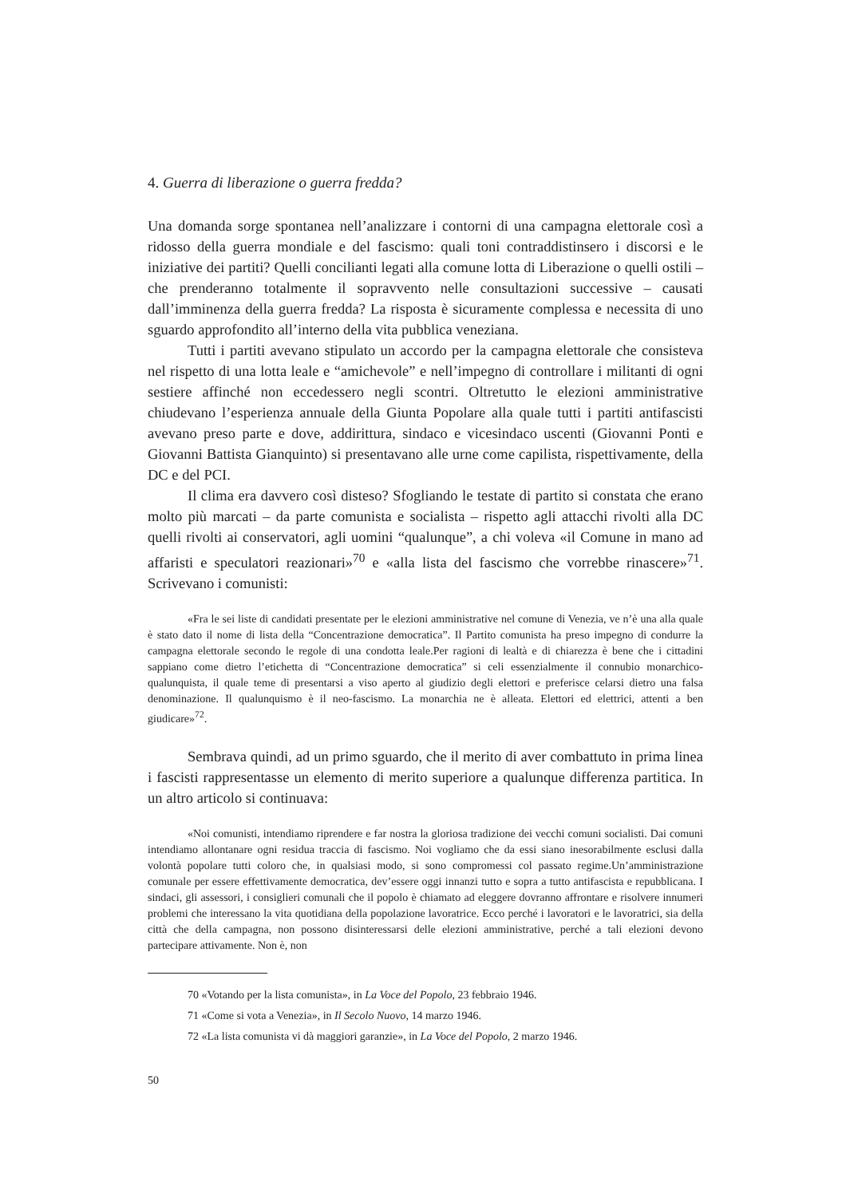4. Guerra di liberazione o guerra fredda?
Una domanda sorge spontanea nell’analizzare i contorni di una campagna elettorale così a ridosso della guerra mondiale e del fascismo: quali toni contraddistinsero i discorsi e le iniziative dei partiti? Quelli concilianti legati alla comune lotta di Liberazione o quelli ostili – che prenderanno totalmente il sopravvento nelle consultazioni successive – causati dall’imminenza della guerra fredda? La risposta è sicuramente complessa e necessita di uno sguardo approfondito all’interno della vita pubblica veneziana.
Tutti i partiti avevano stipulato un accordo per la campagna elettorale che consisteva nel rispetto di una lotta leale e “amichevole” e nell’impegno di controllare i militanti di ogni sestiere affinché non eccedessero negli scontri. Oltretutto le elezioni amministrative chiudevano l’esperienza annuale della Giunta Popolare alla quale tutti i partiti antifascisti avevano preso parte e dove, addirittura, sindaco e vicesindaco uscenti (Giovanni Ponti e Giovanni Battista Gianquinto) si presentavano alle urne come capilista, rispettivamente, della DC e del PCI.
Il clima era davvero così disteso? Sfogliando le testate di partito si constata che erano molto più marcati – da parte comunista e socialista – rispetto agli attacchi rivolti alla DC quelli rivolti ai conservatori, agli uomini “qualunque”, a chi voleva «il Comune in mano ad affaristi e speculatori reazionari»<sup>70</sup> e «alla lista del fascismo che vorrebbe rinascere»<sup>71</sup>. Scrivevano i comunisti:
«Fra le sei liste di candidati presentate per le elezioni amministrative nel comune di Venezia, ve n’è una alla quale è stato dato il nome di lista della “Concentrazione democratica”. Il Partito comunista ha preso impegno di condurre la campagna elettorale secondo le regole di una condotta leale.Per ragioni di lealtà e di chiarezza è bene che i cittadini sappiano come dietro l’etichetta di “Concentrazione democratica” si celi essenzialmente il connubio monarchico-qualunquista, il quale teme di presentarsi a viso aperto al giudizio degli elettori e preferisce celarsi dietro una falsa denominazione. Il qualunquismo è il neo-fascismo. La monarchia ne è alleata. Elettori ed elettrici, attenti a ben giudicare»<sup>72</sup>.
Sembrava quindi, ad un primo sguardo, che il merito di aver combattuto in prima linea i fascisti rappresentasse un elemento di merito superiore a qualunque differenza partitica. In un altro articolo si continuava:
«Noi comunisti, intendiamo riprendere e far nostra la gloriosa tradizione dei vecchi comuni socialisti. Dai comuni intendiamo allontanare ogni residua traccia di fascismo. Noi vogliamo che da essi siano inesorabilmente esclusi dalla volontà popolare tutti coloro che, in qualsiasi modo, si sono compromessi col passato regime.Un’amministrazione comunale per essere effettivamente democratica, dev’essere oggi innanzi tutto e sopra a tutto antifascista e repubblicana. I sindaci, gli assessori, i consiglieri comunali che il popolo è chiamato ad eleggere dovranno affrontare e risolvere innumeri problemi che interessano la vita quotidiana della popolazione lavoratrice. Ecco perché i lavoratori e le lavoratrici, sia della città che della campagna, non possono disinteressarsi delle elezioni amministrative, perché a tali elezioni devono partecipare attivamente. Non è, non
70 «Votando per la lista comunista», in La Voce del Popolo, 23 febbraio 1946.
71 «Come si vota a Venezia», in Il Secolo Nuovo, 14 marzo 1946.
72 «La lista comunista vi dà maggiori garanzie», in La Voce del Popolo, 2 marzo 1946.
50